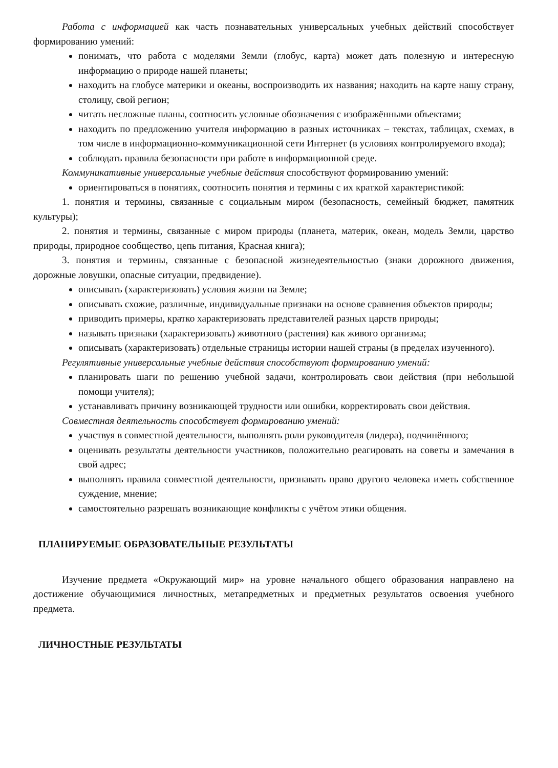Работа с информацией как часть познавательных универсальных учебных действий способствует формированию умений:
понимать, что работа с моделями Земли (глобус, карта) может дать полезную и интересную информацию о природе нашей планеты;
находить на глобусе материки и океаны, воспроизводить их названия; находить на карте нашу страну, столицу, свой регион;
читать несложные планы, соотносить условные обозначения с изображёнными объектами;
находить по предложению учителя информацию в разных источниках – текстах, таблицах, схемах, в том числе в информационно-коммуникационной сети Интернет (в условиях контролируемого входа);
соблюдать правила безопасности при работе в информационной среде.
Коммуникативные универсальные учебные действия способствуют формированию умений:
ориентироваться в понятиях, соотносить понятия и термины с их краткой характеристикой:
1. понятия и термины, связанные с социальным миром (безопасность, семейный бюджет, памятник культуры);
2. понятия и термины, связанные с миром природы (планета, материк, океан, модель Земли, царство природы, природное сообщество, цепь питания, Красная книга);
3. понятия и термины, связанные с безопасной жизнедеятельностью (знаки дорожного движения, дорожные ловушки, опасные ситуации, предвидение).
описывать (характеризовать) условия жизни на Земле;
описывать схожие, различные, индивидуальные признаки на основе сравнения объектов природы;
приводить примеры, кратко характеризовать представителей разных царств природы;
называть признаки (характеризовать) животного (растения) как живого организма;
описывать (характеризовать) отдельные страницы истории нашей страны (в пределах изученного).
Регулятивные универсальные учебные действия способствуют формированию умений:
планировать шаги по решению учебной задачи, контролировать свои действия (при небольшой помощи учителя);
устанавливать причину возникающей трудности или ошибки, корректировать свои действия.
Совместная деятельность способствует формированию умений:
участвуя в совместной деятельности, выполнять роли руководителя (лидера), подчинённого;
оценивать результаты деятельности участников, положительно реагировать на советы и замечания в свой адрес;
выполнять правила совместной деятельности, признавать право другого человека иметь собственное суждение, мнение;
самостоятельно разрешать возникающие конфликты с учётом этики общения.
ПЛАНИРУЕМЫЕ ОБРАЗОВАТЕЛЬНЫЕ РЕЗУЛЬТАТЫ
Изучение предмета «Окружающий мир» на уровне начального общего образования направлено на достижение обучающимися личностных, метапредметных и предметных результатов освоения учебного предмета.
ЛИЧНОСТНЫЕ РЕЗУЛЬТАТЫ